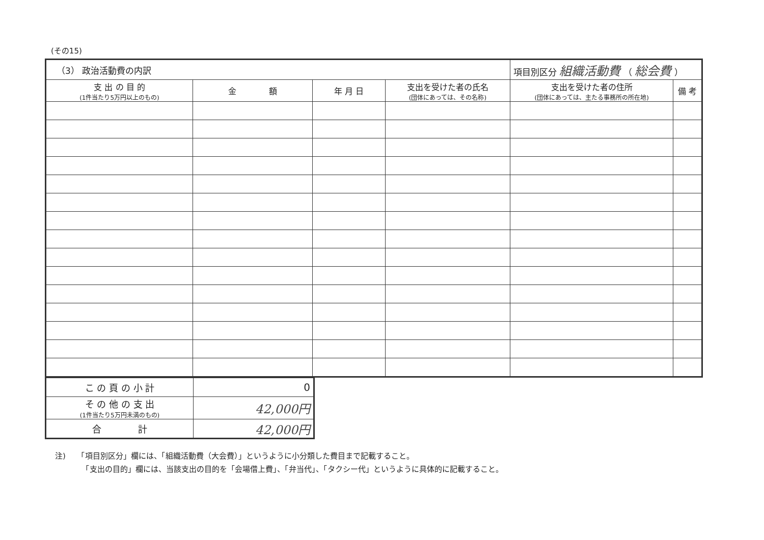(その15)
| （3） 政治活動費の内訳 | | | | 項目別区分 組織活動費 （ 総会費 ） | |
| 支 出 の 目 的 (1件当たり5万円以上のもの) | 金 額 | 年 月 日 | 支出を受けた者の氏名 (団体にあっては、その名称) | 支出を受けた者の住所 (団体にあっては、主たる事務所の所在地) | 備 考 |
| こ の 頁 の 小 計 | 0 |
| そ の 他 の 支 出 (1件当たり5万円未満のもの) | 42,000円 |
| 合 計 | 42,000円 |
注)　　「項目別区分」欄には、「組織活動費（大会費）」というように小分類した費目まで記載すること。
　　　　「支出の目的」欄には、当該支出の目的を「会場借上費」、「弁当代」、「タクシー代」というように具体的に記載すること。